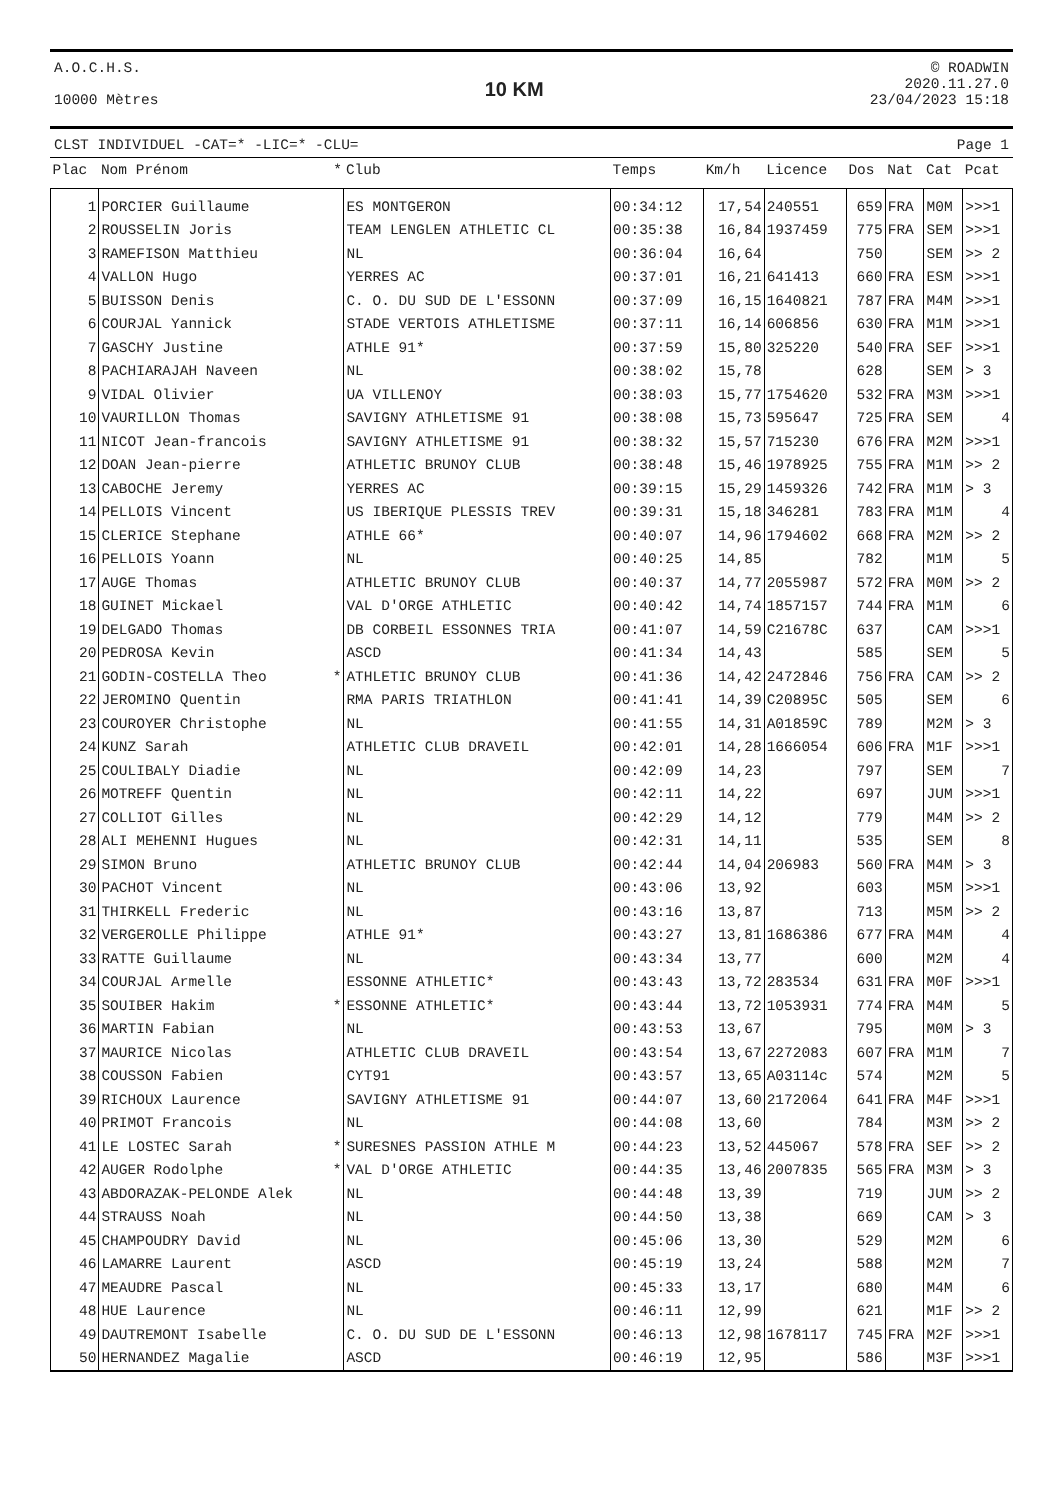A.O.C.H.S.
10000 Mètres
10 KM
© ROADWIN
2020.11.27.0
23/04/2023 15:18
CLST INDIVIDUEL -CAT=* -LIC=* -CLU= Page 1
| Plac | Nom Prénom * | Club | Temps | Km/h | Licence | Dos | Nat | Cat | Pcat |
| --- | --- | --- | --- | --- | --- | --- | --- | --- | --- |
| 1 | PORCIER Guillaume | ES MONTGERON | 00:34:12 | 17,54 | 240551 | 659 | FRA | M0M | >>>1 |
| 2 | ROUSSELIN Joris | TEAM LENGLEN ATHLETIC CL | 00:35:38 | 16,84 | 1937459 | 775 | FRA | SEM | >>>1 |
| 3 | RAMEFISON Matthieu | NL | 00:36:04 | 16,64 | | 750 | | SEM | >> 2 |
| 4 | VALLON Hugo | YERRES AC | 00:37:01 | 16,21 | 641413 | 660 | FRA | ESM | >>>1 |
| 5 | BUISSON Denis | C. O. DU SUD DE L'ESSONN | 00:37:09 | 16,15 | 1640821 | 787 | FRA | M4M | >>>1 |
| 6 | COURJAL Yannick | STADE VERTOIS ATHLETISME | 00:37:11 | 16,14 | 606856 | 630 | FRA | M1M | >>>1 |
| 7 | GASCHY Justine | ATHLE 91* | 00:37:59 | 15,80 | 325220 | 540 | FRA | SEF | >>>1 |
| 8 | PACHIARAJAH Naveen | NL | 00:38:02 | 15,78 | | 628 | | SEM | > 3 |
| 9 | VIDAL Olivier | UA VILLENOY | 00:38:03 | 15,77 | 1754620 | 532 | FRA | M3M | >>>1 |
| 10 | VAURILLON Thomas | SAVIGNY ATHLETISME 91 | 00:38:08 | 15,73 | 595647 | 725 | FRA | SEM | 4 |
| 11 | NICOT Jean-francois | SAVIGNY ATHLETISME 91 | 00:38:32 | 15,57 | 715230 | 676 | FRA | M2M | >>>1 |
| 12 | DOAN Jean-pierre | ATHLETIC BRUNOY CLUB | 00:38:48 | 15,46 | 1978925 | 755 | FRA | M1M | >> 2 |
| 13 | CABOCHE Jeremy | YERRES AC | 00:39:15 | 15,29 | 1459326 | 742 | FRA | M1M | > 3 |
| 14 | PELLOIS Vincent | US IBERIQUE PLESSIS TREV | 00:39:31 | 15,18 | 346281 | 783 | FRA | M1M | 4 |
| 15 | CLERICE Stephane | ATHLE 66* | 00:40:07 | 14,96 | 1794602 | 668 | FRA | M2M | >> 2 |
| 16 | PELLOIS Yoann | NL | 00:40:25 | 14,85 | | 782 | | M1M | 5 |
| 17 | AUGE Thomas | ATHLETIC BRUNOY CLUB | 00:40:37 | 14,77 | 2055987 | 572 | FRA | M0M | >> 2 |
| 18 | GUINET Mickael | VAL D'ORGE ATHLETIC | 00:40:42 | 14,74 | 1857157 | 744 | FRA | M1M | 6 |
| 19 | DELGADO Thomas | DB CORBEIL ESSONNES TRIA | 00:41:07 | 14,59 | C21678C | 637 | | CAM | >>>1 |
| 20 | PEDROSA Kevin | ASCD | 00:41:34 | 14,43 | | 585 | | SEM | 5 |
| 21 | GODIN-COSTELLA Theo * | ATHLETIC BRUNOY CLUB | 00:41:36 | 14,42 | 2472846 | 756 | FRA | CAM | >> 2 |
| 22 | JEROMINO Quentin | RMA PARIS TRIATHLON | 00:41:41 | 14,39 | C20895C | 505 | | SEM | 6 |
| 23 | COUROYER Christophe | NL | 00:41:55 | 14,31 | A01859C | 789 | | M2M | > 3 |
| 24 | KUNZ Sarah | ATHLETIC CLUB DRAVEIL | 00:42:01 | 14,28 | 1666054 | 606 | FRA | M1F | >>>1 |
| 25 | COULIBALY Diadie | NL | 00:42:09 | 14,23 | | 797 | | SEM | 7 |
| 26 | MOTREFF Quentin | NL | 00:42:11 | 14,22 | | 697 | | JUM | >>>1 |
| 27 | COLLIOT Gilles | NL | 00:42:29 | 14,12 | | 779 | | M4M | >> 2 |
| 28 | ALI MEHENNI Hugues | NL | 00:42:31 | 14,11 | | 535 | | SEM | 8 |
| 29 | SIMON Bruno | ATHLETIC BRUNOY CLUB | 00:42:44 | 14,04 | 206983 | 560 | FRA | M4M | > 3 |
| 30 | PACHOT Vincent | NL | 00:43:06 | 13,92 | | 603 | | M5M | >>>1 |
| 31 | THIRKELL Frederic | NL | 00:43:16 | 13,87 | | 713 | | M5M | >> 2 |
| 32 | VERGEROLLE Philippe | ATHLE 91* | 00:43:27 | 13,81 | 1686386 | 677 | FRA | M4M | 4 |
| 33 | RATTE Guillaume | NL | 00:43:34 | 13,77 | | 600 | | M2M | 4 |
| 34 | COURJAL Armelle | ESSONNE ATHLETIC* | 00:43:43 | 13,72 | 283534 | 631 | FRA | M0F | >>>1 |
| 35 | SOUIBER Hakim * | ESSONNE ATHLETIC* | 00:43:44 | 13,72 | 1053931 | 774 | FRA | M4M | 5 |
| 36 | MARTIN Fabian | NL | 00:43:53 | 13,67 | | 795 | | M0M | > 3 |
| 37 | MAURICE Nicolas | ATHLETIC CLUB DRAVEIL | 00:43:54 | 13,67 | 2272083 | 607 | FRA | M1M | 7 |
| 38 | COUSSON Fabien | CYT91 | 00:43:57 | 13,65 | A03114c | 574 | | M2M | 5 |
| 39 | RICHOUX Laurence | SAVIGNY ATHLETISME 91 | 00:44:07 | 13,60 | 2172064 | 641 | FRA | M4F | >>>1 |
| 40 | PRIMOT Francois | NL | 00:44:08 | 13,60 | | 784 | | M3M | >> 2 |
| 41 | LE LOSTEC Sarah * | SURESNES PASSION ATHLE M | 00:44:23 | 13,52 | 445067 | 578 | FRA | SEF | >> 2 |
| 42 | AUGER Rodolphe * | VAL D'ORGE ATHLETIC | 00:44:35 | 13,46 | 2007835 | 565 | FRA | M3M | > 3 |
| 43 | ABDORAZAK-PELONDE Alek | NL | 00:44:48 | 13,39 | | 719 | | JUM | >> 2 |
| 44 | STRAUSS Noah | NL | 00:44:50 | 13,38 | | 669 | | CAM | > 3 |
| 45 | CHAMPOUDRY David | NL | 00:45:06 | 13,30 | | 529 | | M2M | 6 |
| 46 | LAMARRE Laurent | ASCD | 00:45:19 | 13,24 | | 588 | | M2M | 7 |
| 47 | MEAUDRE Pascal | NL | 00:45:33 | 13,17 | | 680 | | M4M | 6 |
| 48 | HUE Laurence | NL | 00:46:11 | 12,99 | | 621 | | M1F | >> 2 |
| 49 | DAUTREMONT Isabelle | C. O. DU SUD DE L'ESSONN | 00:46:13 | 12,98 | 1678117 | 745 | FRA | M2F | >>>1 |
| 50 | HERNANDEZ Magalie | ASCD | 00:46:19 | 12,95 | | 586 | | M3F | >>>1 |